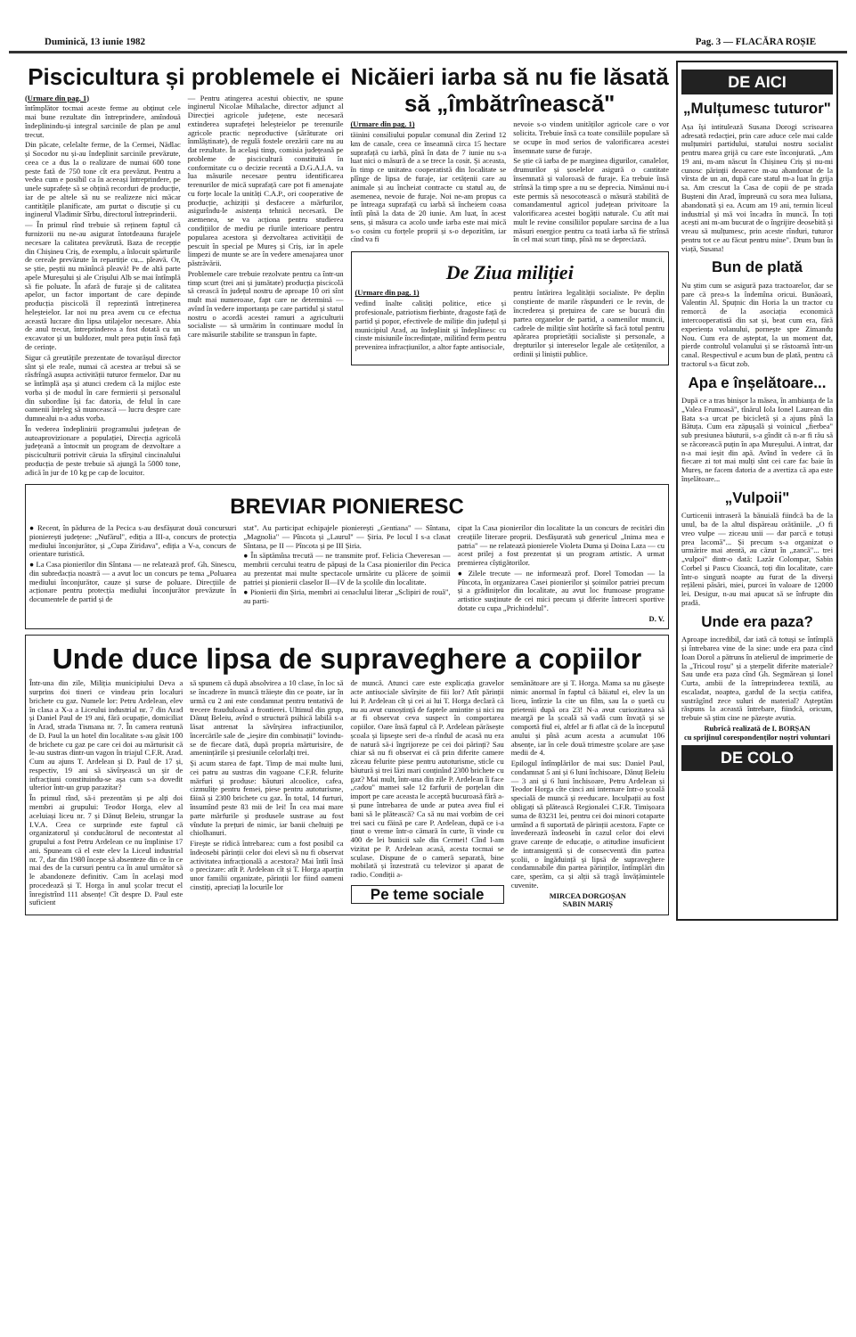Duminică, 13 iunie 1982 Pag. 3 — FLACĂRA ROȘIE
Piscicultura și problemele ei
(Urmare din pag. 1)
întîmplător tocmai aceste ferme au obținut cele mai bune rezultate din întreprindere, amîndouă îndeplinindu-și integral sarcinile de plan pe anul trecut.
Din păcate, celelalte ferme, de la Cermei, Nădlac și Socodor nu și-au îndeplinit sarcinile prevăzute, ceea ce a dus la o realizare de numai 600 tone peste fată de 750 tone cît era prevăzut. Pentru a vedea cum e posibil ca în aceeași întreprindere, pe unele suprafețe să se obțină recorduri de producție, iar de pe altele să nu se realizeze nici măcar cantitățile planificate, am purtat o discuție și cu inginerul Vladimir Sîrbu, directorul întreprinderii.
— În primul rînd trebuie să reținem faptul că furnizorii nu ne-au asigurat întotdeauna furajele necesare la calitatea prevăzută. Baza de recepție din Chișineu Criș, de exemplu, a înlocuit spărturile de cereale prevăzute în repartiție cu... pleavă. Or, se știe, peștii nu mănîncă pleavă! Pe de altă parte apele Mureșului și ale Crișului Alb se mai întîmplă să fie poluate. În afară de furaje și de calitatea apelor, un factor important de care depinde producția piscicolă îl reprezintă întreținerea heleșteielor. Iar noi nu prea avem cu ce efectua această lucrare din lipsa utilajelor necesare. Abia de anul trecut, întreprinderea a fost dotată cu un excavator și un buldozer, mult prea puțin însă față de cerințe.
Sigur că greutățile prezentate de tovarășul director sînt și ele reale, numai că acestea ar trebui să se răsfrîngă asupra activității tuturor fermelor. Dar nu se întîmplă așa și atunci credem că la mijloc este vorba și de modul în care fermierii și personalul din subordine își fac datoria, de felul în care oamenii înțeleg să muncească — lucru despre care dumnealui n-a adus vorba.
În vederea îndeplinirii programului județean de autoaprovizionare a populației, Direcția agricolă județeană a întocmit un program de dezvoltare a pisciculturii potrivit căruia la sfîrșitul cincinalului producția de peste trebuie să ajungă la 5000 tone, adică în jur de 10 kg pe cap de locuitor.
— Pentru atingerea acestui obiectiv, ne spune inginerul Nicolae Mihalache, director adjunct al Direcției agricole județene, este necesară extinderea suprafeței heleșteielor pe terenurile agricole practic neproductive (sărăturate ori înmlăștinate), de regulă fostele orezării care nu au dat rezultate. În același timp, comisia județeană pe probleme de piscicultură constituită în conformitate cu o decizie recentă a D.G.A.I.A. va lua măsurile necesare pentru identificarea terenurilor de mică suprafață care pot fi amenajate cu forțe locale la unități C.A.P., ori cooperative de producție, achiziții și desfacere a mărfurilor, asigurîndu-le asistența tehnică necesară. De asemenea, se va acționa pentru studierea condițiilor de mediu pe rîurile interioare pentru popularea acestora și dezvoltarea activității de pescuit în special pe Mureș și Criș, iar în apele limpezi de munte se are în vedere amenajarea unor păstrăvării.
Problemele care trebuie rezolvate pentru ca într-un timp scurt (trei ani și jumătate) producția piscicolă să crească în județul nostru de aproape 10 ori sînt mult mai numeroase, fapt care ne determină — avînd în vedere importanța pe care partidul și statul nostru o acordă acestei ramuri a agriculturii socialiste — să urmărim în continuare modul în care măsurile stabilite se transpun în fapte.
Nicăieri iarba să nu fie lăsată să „îmbătrînească"
(Urmare din pag. 1)
tăinini consiliului popular comunal din Zerind 12 km de canale, ceea ce înseamnă circa 15 hectare suprafață cu iarbă, pînă în data de 7 iunie nu s-a luat nici o măsură de a se trece la cosit. Și aceasta, în timp ce unitatea cooperatistă din localitate se plînge de lipsa de furaje, iar cetățenii care au animale și au încheiat contracte cu statul au, de asemenea, nevoie de furaje. Noi ne-am propus ca pe întreaga suprafață cu iarbă să încheiem coasa întîi pînă la data de 20 iunie. Am luat, în acest sens, și măsura ca acolo unde iarba este mai mică s-o cosim cu forțele proprii și s-o depozităm, iar cînd va fi
nevoie s-o vindem unităților agricole care o vor solicita. Trebuie însă ca toate consiliile populare să se ocupe în mod serios de valorificarea acestei însemnate surse de furaje.
Se știe că iarba de pe marginea digurilor, canalelor, drumurilor și șoselelor asigură o cantitate însemnată și valoroasă de furaje. Ea trebuie însă strînsă la timp spre a nu se deprecia. Nimănui nu-i este permis să nesocotească o măsură stabilită de comandamentul agricol județean privitoare la valorificarea acestei bogății naturale. Cu atît mai mult le revine consiliilor populare sarcina de a lua măsuri energice pentru ca toată iarba să fie strînsă în cel mai scurt timp, pînă nu se depreciază.
De Ziua miliției
(Urmare din pag. 1)
vedind înalte calități politice, etice și profesionale, patriotism fierbinte, dragoste față de partid și popor, efectivele de miliție din județul și municipiul Arad, au îndeplinit și îndeplinesc cu cinste misiunile încredințate, militînd ferm pentru prevenirea infracțiunilor, a altor fapte antisociale,
pentru întărirea legalității socialiste. Pe deplin conștiente de marile răspunderi ce le revin, de încrederea și prețuirea de care se bucură din partea organelor de partid, a oamenilor muncii, cadrele de miliție sînt hotărîte să facă totul pentru apărarea proprietății socialiste și personale, a drepturilor și intereselor legale ale cetățenilor, a ordinii și liniștii publice.
BREVIAR PIONIERESC
● Recent, în pădurea de la Pecica s-au desfășurat două concursuri pionierești județene: „Nufărul", ediția a III-a, concurs de protecția mediului înconjurător, și „Cupa Ziridava", ediția a V-a, concurs de orientare turistică.
● La Casa pionierilor din Sîntana — ne relatează prof. Gh. Sinescu, din subredacția noastră — a avut loc un concurs pe tema „Poluarea mediului înconjurător, cauze și surse de poluare. Direcțiile de acționare pentru protecția mediului înconjurător prevăzute în documentele de partid și de
stat". Au participat echipajele pionierești „Gentiana" — Sîntana, „Magnolia" — Pîncota și „Laurul" — Șiria. Pe locul I s-a clasat Sîntana, pe II — Pîncota și pe III Șiria.
● În săptămîna trecută — ne transmite prof. Felicia Cheveresan — membrii cercului teatru de păpuși de la Casa pionierilor din Pecica au prezentat mai multe spectacole urmărite cu plăcere de șoimii patriei și pionierii claselor II—IV de la școlile din localitate.
● Pionierii din Șiria, membri ai cenaclului literar „Sclipiri de rouă", au parti-
cipat la Casa pionierilor din localitate la un concurs de recitări din creațiile literare proprii. Desfășurată sub genericul „Inima mea e patria" — ne relatează pionierele Violeta Duma și Doina Laza — cu acest prilej a fost prezentat și un program artistic. A urmat premierea cîștigătorilor.
● Zilele trecute — ne informează prof. Dorel Tomodan — la Pîncota, în organizarea Casei pionierilor și șoimilor patriei precum și a grădinițelor din localitate, au avut loc frumoase programe artistice susținute de cei mici precum și diferite întreceri sportive dotate cu cupa „Prichindelul".
D. V.
Unde duce lipsa de supraveghere a copiilor
Într-una din zile, Miliția municipiului Deva a surprins doi tineri ce vindeau prin localuri brichete cu gaz. Numele lor: Petru Ardelean, elev în clasa a X-a a Liceului industrial nr. 7 din Arad și Daniel Paul de 19 ani, fără ocupație, domiciliat în Arad, strada Tismana nr. 7. În camera rentună de D. Paul la un hotel din localitate s-au găsit 100 de brichete cu gaz pe care cei doi au mărturisit că le-au sustras dintr-un vagon în triajul C.F.R. Arad. Cum au ajuns T. Ardelean și D. Paul de 17 și, respectiv, 19 ani să săvîrșească un șir de infracțiuni constituindu-se așa cum s-a dovedit ulterior într-un grup pa­razitar?
În primul rînd, să-i prezentăm și pe alți doi membri ai grupului: Teodor Horga, elev al aceluiași liceu nr. 7 și Dănuț Beleiu, strungar la I.V.A. Ceea ce surprinde este faptul că organizatorul și conducătorul de necontestat al grupului a fost Petru Ardelean ce nu împlinise 17 ani. Spuneam că el este elev la Liceul industrial nr. 7, dar din 1980 începe să absenteze din ce în ce mai des de la cursuri pentru ca în anul următor să le abandoneze definitiv. Cam în același mod procedează și T. Horga în anul școlar trecut el înregistrînd 111 absențe! Cît despre D. Paul este suficient
să spunem că după absolvirea a 10 clase, în loc să se încadreze în muncă trăiește din ce poate, iar în urmă cu 2 ani este condamnat pentru tentativă de trecere frauduloasă a frontierei. Ultimul din grup, Dănuț Beleiu, avînd o structură psihică labilă s-a lăsat antrenat la săvîrșirea infracțiunilor, încercările sale de „ieșire din combinații" lovindu-se de fiecare dată, după propria mărturisire, de amenințările și presiunile celorlalți trei.
Și acum starea de fapt. Timp de mai multe luni, cei patru au sustras din vagoane C.F.R. felurite mărfuri și produse: băuturi alcoolice, cafea, cizmulițe pentru femei, piese pentru autoturisme, făină și 2300 brichete cu gaz. În total, 14 furturi, însumînd peste 83 mii de lei! În cea mai mare parte mărfurile și produsele sustrase au fost vîndute la prețuri de nimic, iar banii cheltuiți pe chiolhanuri.
Firește se ridică întrebarea: cum a fost posibil ca îndeosebi părinții celor doi elevi să nu fi observat activitatea infracțională a acestora? Mai întîi însă o precizare: atît P. Ardelean cît și T. Horga aparțin unor familii organizate, părinții lor fiind oameni cinstiți, apreciați la locurile lor
de muncă. Atunci care este explicația gravelor acte antisociale săvîrșite de fiii lor? Atît părinții lui P. Ardelean cît și cei ai lui T. Horga declară că nu au avut cunoștință de faptele amintite și nici nu ar fi observat ceva suspect în comportarea copiilor. Oare însă faptul că P. Ardelean părăsește școala și lipsește seri de-a rîndul de acasă nu era de natură să-i îngrijoreze pe cei doi părinți? Sau chiar să nu fi observat ei că prin diferite camere zăceau felurite piese pentru autoturisme, sticle cu băutură și trei lăzi mari conținînd 2300 brichete cu gaz? Mai mult, într-una din zile P. Ardelean îi face „cadou" mamei sale 12 farfurii de porțelan din import pe care aceasta le acceptă bucuroasă fără a-și pune întrebarea de unde ar putea avea fiul ei bani să le plătească? Ca să nu mai vorbim de cei trei saci cu făină pe care P. Ardelean, după ce i-a ținut o vreme într-o cămară în curte, îi vinde cu 400 de lei bunicii sale din Cermei! Cînd l-am vizitat pe P. Ardelean acasă, acesta tocmai se sculase. Dispune de o cameră separată, bine mobilată și înzestrată cu televizor și aparat de radio. Condiții a-
Pe teme sociale
semănătoare are și T. Horga. Mama sa nu găsește nimic anormal în faptul că băiatul ei, elev la un liceu, întîrzie la cite un film, sau la o șuetă cu prietenii după ora 23! N-a avut curiozitatea să meargă pe la școală să vadă cum învață și se comportă fiul ei, altfel ar fi aflat că de la începutul anului și pînă acum acesta a acumulat 106 absențe, iar în cele două trimestre școlare are șase medii de 4.
Epilogul întîmplărilor de mai sus: Daniel Paul, condamnat 5 ani și 6 luni închisoare, Dănuț Beleiu — 3 ani și 6 luni închisoare, Petru Ardelean și Teodor Horga cîte cinci ani internare într-o școală specială de muncă și reeducare. Inculpații au fost obligați să plătească Regionalei C.F.R. Timișoara suma de 83231 lei, pentru cei doi minori cotaparte urmînd a fi suportată de părinții acestora. Fapte ce învederează îndeosebi în cazul celor doi elevi grave carențe de educație, o atitudine insuficient de intransigentă și de consecventă din partea școlii, o îngăduință și lipsă de supraveghere condamnabile din partea părinților, întîmplări din care, sperăm, ca și alții să tragă învățămintele cuvenite.
MIRCEA DORGOȘAN
SABIN MARIȘ
DE AICI
„Mulțumesc tuturor"
Așa își intitulează Susana Dorogi scrisoarea adresată redacției, prin care aduce cele mai calde mulțumiri partidului, statului nostru socialist pentru marea grijă cu care este înconjurată. „Am 19 ani, m-am născut în Chișineu Criș și nu-mi cunosc părinții deoarece m-au abandonat de la vîrsta de un an, după care statul m-a luat în grija sa. Am crescut la Casa de copii de pe strada Bușteni din Arad, împreună cu sora mea Iuliana, abandonată și ea. Acum am 19 ani, termin liceul industrial și mă voi încadra în muncă. În toți acești ani m-am bucurat de o îngrijire deosebită și vreau să mulțumesc, prin aceste rînduri, tuturor pentru tot ce au făcut pentru mine". Drum bun în viață, Susana!
Bun de plată
Nu știm cum se asigură paza tractoarelor, dar se pare că prea-s la îndemîna oricui. Bunăoară, Valentin Al. Spuțnic din Horia la un tractor cu remorcă de la asociația economică intercooperatistă din sat și, beat cum era, fără experiența volanului, pornește spre Zimandu Nou. Cum era de așteptat, la un moment dat, pierde controlul volanului și se răstoarnă într-un canal. Respectivul e acum bun de plată, pentru că tractorul s-a făcut zob.
Apa e înșelătoare...
După ce a tras binișor la măsea, în ambianța de la „Valea Frumoasă", tînărul Iola Ionel Laurean din Bata s-a urcat pe bicicletă și a ajuns pînă la Bătuța. Cum era zăpușală și voinicul „fierbea" sub presiunea băuturii, s-a gîndit că n-ar fi rău să se răcorească puțin în apa Mureșului. A intrat, dar n-a mai ieșit din apă. Avînd în vedere că în fiecare zi tot mai mulți sînt cei care fac baie în Mureș, ne facem datoria de a averti­za că apa este înșelătoare...
„Vulpoii"
Curticenii intraseră la bănuială fiindcă ba de la unul, ba de la altul dispăreau orătăniile. „O fi vreo vulpe — ziceau unii — dar parcă e totuși prea lacomă"... Și precum s-a organizat o urmărire mai atentă, au căzut în „zancă"... trei „vulpoi" dintr-o dată: Lazăr Colompar, Sabin Corbel și Pascu Cioancă, toți din localitate, care într-o singură noapte au furat de la diverși rețăleni păsări, miei, purcei în valoare de 12000 lei. Desigur, n-au mai apucat să se înfrupte din pradă.
Unde era paza?
Aproape incredibil, dar iată că totuși se întîmplă și întrebarea vine de la sine: unde era paza cînd Ioan Dorol a pătruns în atelierul de imprimerie de la „Tricoul roșu" și a șterpelit diferite materiale? Sau unde era paza cînd Gh. Segmărean și Ionel Curta, ambii de la întreprinderea textilă, au escaladat, noaptea, gardul de la secția catifea, sustrăgînd zece suluri de material? Așteptăm răspuns la această întrebare, fiindcă, oricum, trebuie să știm cine ne păzește avutia.
Rubrică realizată de I. BORȘAN
cu sprijinul corespondenților noștri voluntari
DE COLO